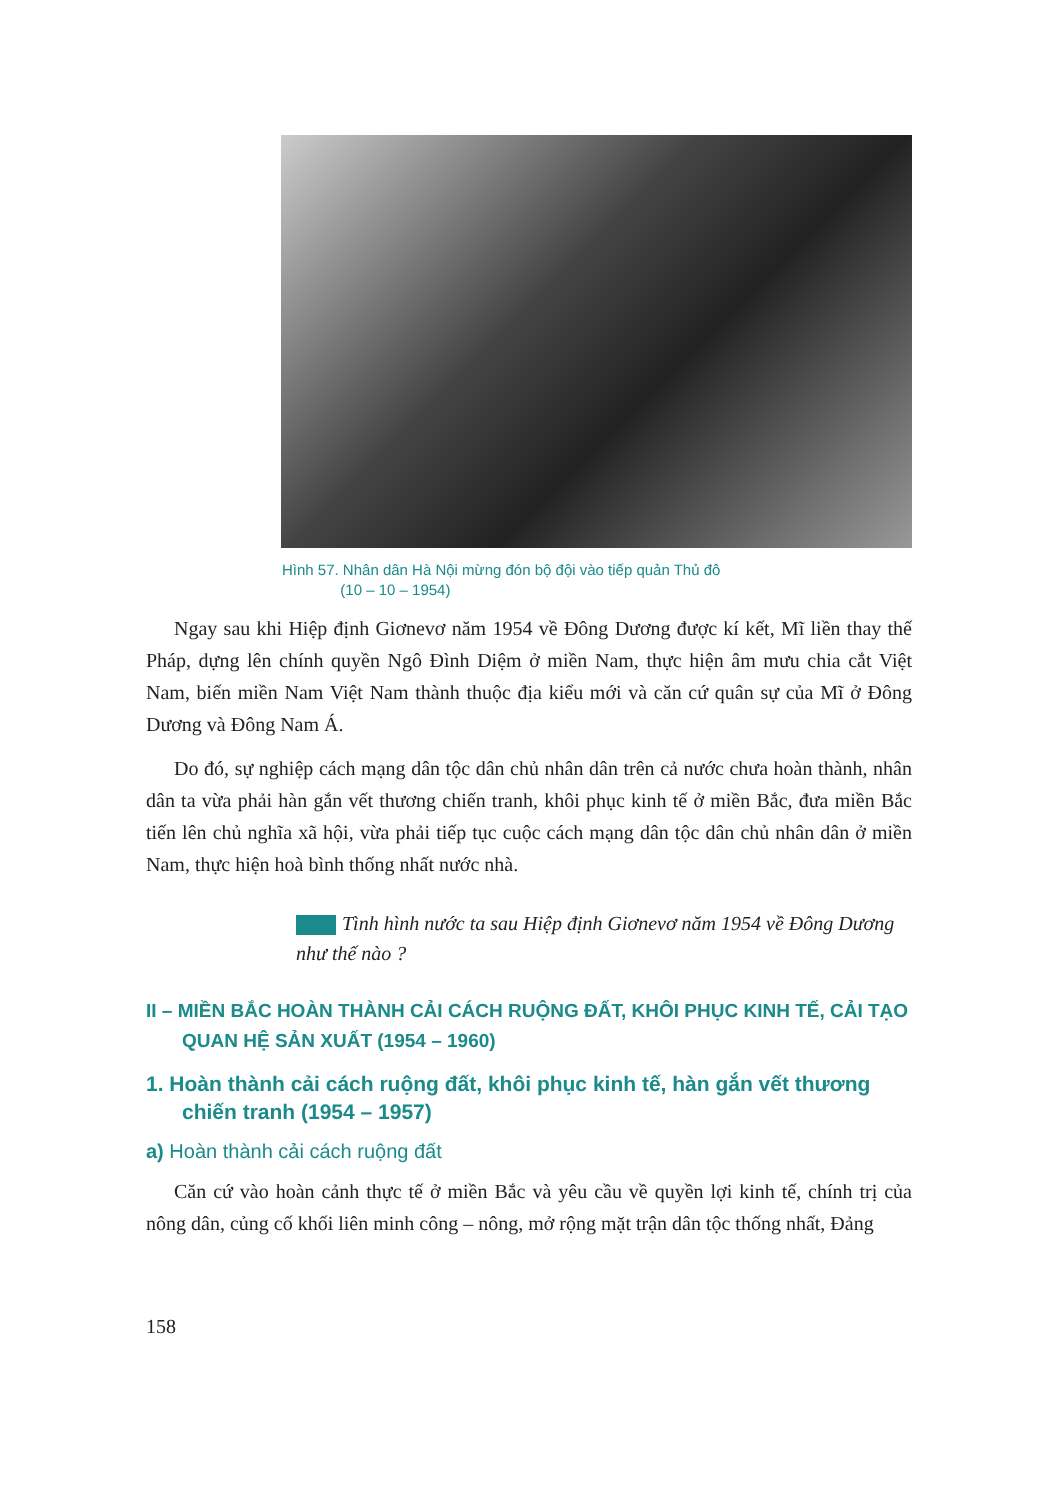Hình 57. Nhân dân Hà Nội mừng đón bộ đội vào tiếp quản Thủ đô
(10 – 10 – 1954)
Ngay sau khi Hiệp định Giơnevơ năm 1954 về Đông Dương được kí kết, Mĩ liền thay thế Pháp, dựng lên chính quyền Ngô Đình Diệm ở miền Nam, thực hiện âm mưu chia cắt Việt Nam, biến miền Nam Việt Nam thành thuộc địa kiểu mới và căn cứ quân sự của Mĩ ở Đông Dương và Đông Nam Á.
Do đó, sự nghiệp cách mạng dân tộc dân chủ nhân dân trên cả nước chưa hoàn thành, nhân dân ta vừa phải hàn gắn vết thương chiến tranh, khôi phục kinh tế ở miền Bắc, đưa miền Bắc tiến lên chủ nghĩa xã hội, vừa phải tiếp tục cuộc cách mạng dân tộc dân chủ nhân dân ở miền Nam, thực hiện hoà bình thống nhất nước nhà.
Tình hình nước ta sau Hiệp định Giơnevơ năm 1954 về Đông Dương như thế nào ?
II – MIỀN BẮC HOÀN THÀNH CẢI CÁCH RUỘNG ĐẤT, KHÔI PHỤC KINH TẾ, CẢI TẠO QUAN HỆ SẢN XUẤT (1954 – 1960)
1. Hoàn thành cải cách ruộng đất, khôi phục kinh tế, hàn gắn vết thương chiến tranh (1954 – 1957)
a) Hoàn thành cải cách ruộng đất
Căn cứ vào hoàn cảnh thực tế ở miền Bắc và yêu cầu về quyền lợi kinh tế, chính trị của nông dân, củng cố khối liên minh công – nông, mở rộng mặt trận dân tộc thống nhất, Đảng
158